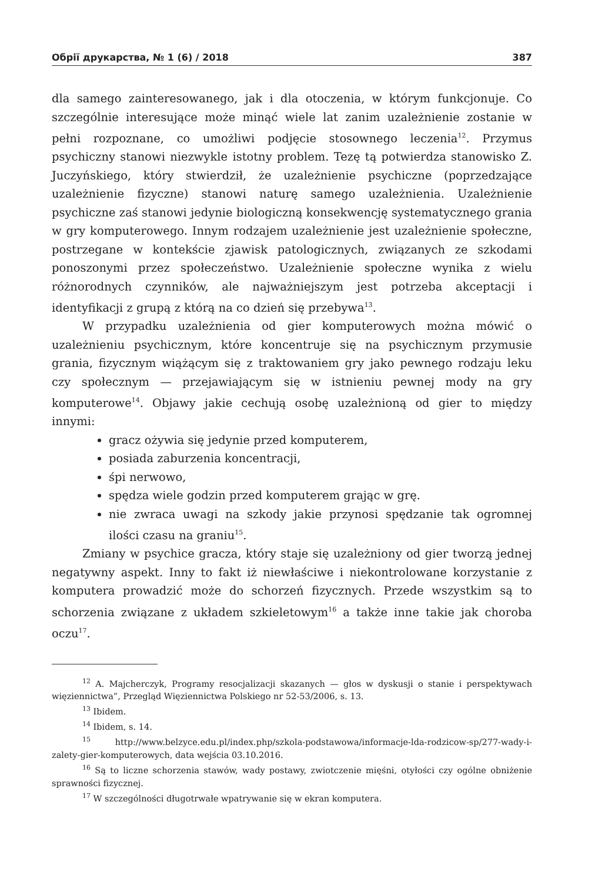Обрії друкарства, № 1 (6) / 2018 387
dla samego zainteresowanego, jak i dla otoczenia, w którym funkcjonuje. Co szczególnie interesujące może minąć wiele lat zanim uzależnienie zostanie w pełni rozpoznane, co umożliwi podjęcie stosownego leczenia<sup>12</sup>. Przymus psychiczny stanowi niezwykle istotny problem. Tezę tą potwierdza stanowisko Z. Juczyńskiego, który stwierdził, że uzależnienie psychiczne (poprzedzające uzależnienie fizyczne) stanowi naturę samego uzależnienia. Uzależnienie psychiczne zaś stanowi jedynie biologiczną konsekwencję systematycznego grania w gry komputerowego. Innym rodzajem uzależnienie jest uzależnienie społeczne, postrzegane w kontekście zjawisk patologicznych, związanych ze szkodami ponoszonymi przez społeczeństwo. Uzależnienie społeczne wynika z wielu różnorodnych czynników, ale najważniejszym jest potrzeba akceptacji i identyfikacji z grupą z którą na co dzień się przebywa<sup>13</sup>.
W przypadku uzależnienia od gier komputerowych można mówić o uzależnieniu psychicznym, które koncentruje się na psychicznym przymusie grania, fizycznym wiążącym się z traktowaniem gry jako pewnego rodzaju leku czy społecznym — przejawiającym się w istnieniu pewnej mody na gry komputerowe<sup>14</sup>. Objawy jakie cechują osobę uzależnioną od gier to między innymi:
gracz ożywia się jedynie przed komputerem,
posiada zaburzenia koncentracji,
śpi nerwowo,
spędza wiele godzin przed komputerem grając w grę.
nie zwraca uwagi na szkody jakie przynosi spędzanie tak ogromnej ilości czasu na graniu<sup>15</sup>.
Zmiany w psychice gracza, który staje się uzależniony od gier tworzą jednej negatywny aspekt. Inny to fakt iż niewłaściwe i niekontrolowane korzystanie z komputera prowadzić może do schorzeń fizycznych. Przede wszystkim są to schorzenia związane z układem szkieletowym<sup>16</sup> a także inne takie jak choroba oczu<sup>17</sup>.
<sup>12</sup> A. Majcherczyk, Programy resocjalizacji skazanych — głos w dyskusji o stanie i perspektywach więziennictwa”, Przegląd Więziennictwa Polskiego nr 52-53/2006, s. 13.
<sup>13</sup> Ibidem.
<sup>14</sup> Ibidem, s. 14.
<sup>15</sup> http://www.belzyce.edu.pl/index.php/szkola-podstawowa/informacje-lda-rodzicow-sp/277-wady-i-zalety-gier-komputerowych, data wejścia 03.10.2016.
<sup>16</sup> Są to liczne schorzenia stawów, wady postawy, zwiotczenie mięśni, otyłości czy ogólne obniżenie sprawności fizycznej.
<sup>17</sup> W szczególności długotrwałe wpatrywanie się w ekran komputera.